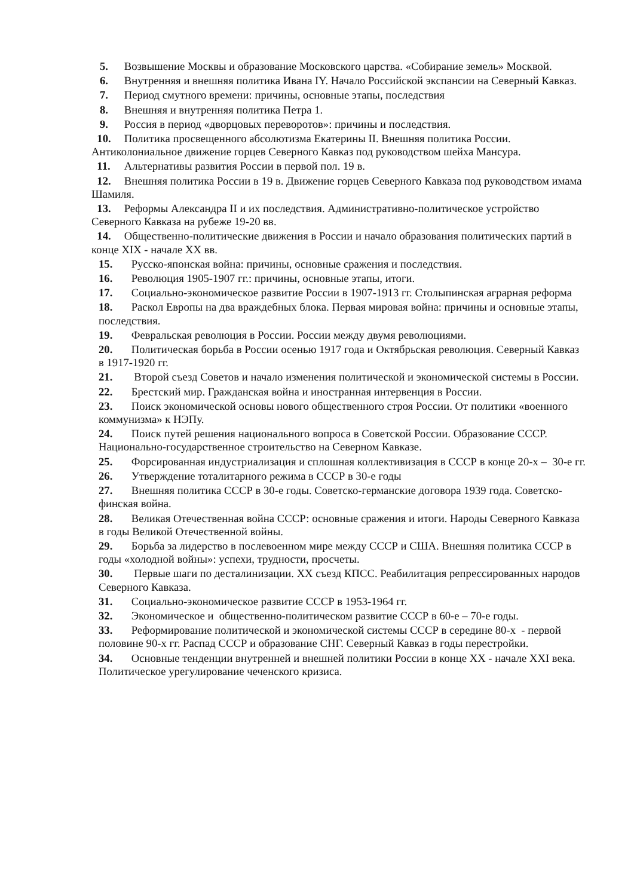5. Возвышение Москвы и образование Московского царства. «Собирание земель» Москвой.
6. Внутренняя и внешняя политика Ивана IY. Начало Российской экспансии на Северный Кавказ.
7. Период смутного времени: причины, основные этапы, последствия
8. Внешняя и внутренняя политика Петра 1.
9. Россия в период «дворцовых переворотов»: причины и последствия.
10. Политика просвещенного абсолютизма Екатерины II. Внешняя политика России. Антиколониальное движение горцев Северного Кавказ под руководством шейха Мансура.
11. Альтернативы развития России в первой пол. 19 в.
12. Внешняя политика России в 19 в. Движение горцев Северного Кавказа под руководством имама Шамиля.
13. Реформы Александра II и их последствия. Административно-политическое устройство Северного Кавказа на рубеже 19-20 вв.
14. Общественно-политические движения в России и начало образования политических партий в конце XIX - начале XX вв.
15. Русско-японская война: причины, основные сражения и последствия.
16. Революция 1905-1907 гг.: причины, основные этапы, итоги.
17. Социально-экономическое развитие России в 1907-1913 гг. Столыпинская аграрная реформа
18. Раскол Европы на два враждебных блока. Первая мировая война: причины и основные этапы, последствия.
19. Февральская революция в России. России между двумя революциями.
20. Политическая борьба в России осенью 1917 года и Октябрьская революция. Северный Кавказ в 1917-1920 гг.
21. Второй съезд Советов и начало изменения политической и экономической системы в России.
22. Брестский мир. Гражданская война и иностранная интервенция в России.
23. Поиск экономической основы нового общественного строя России. От политики «военного коммунизма» к НЭПу.
24. Поиск путей решения национального вопроса в Советской России. Образование СССР. Национально-государственное строительство на Северном Кавказе.
25. Форсированная индустриализация и сплошная коллективизация в СССР в конце 20-х – 30-е гг.
26. Утверждение тоталитарного режима в СССР в 30-е годы
27. Внешняя политика СССР в 30-е годы. Советско-германские договора 1939 года. Советско-финская война.
28. Великая Отечественная война СССР: основные сражения и итоги. Народы Северного Кавказа в годы Великой Отечественной войны.
29. Борьба за лидерство в послевоенном мире между СССР и США. Внешняя политика СССР в годы «холодной войны»: успехи, трудности, просчеты.
30. Первые шаги по десталинизации. XX съезд КПСС. Реабилитация репрессированных народов Северного Кавказа.
31. Социально-экономическое развитие СССР в 1953-1964 гг.
32. Экономическое и общественно-политическом развитие СССР в 60-е – 70-е годы.
33. Реформирование политической и экономической системы СССР в середине 80-х - первой половине 90-х гг. Распад СССР и образование СНГ. Северный Кавказ в годы перестройки.
34. Основные тенденции внутренней и внешней политики России в конце XX - начале XXI века. Политическое урегулирование чеченского кризиса.